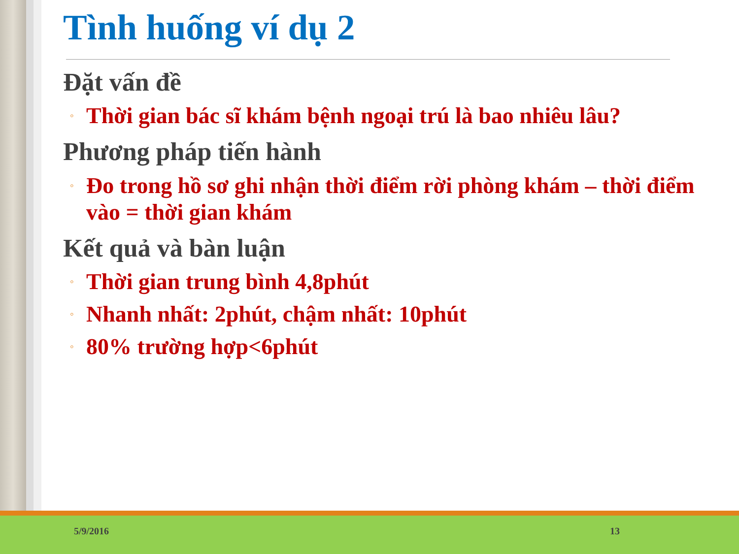Tình huống ví dụ 2
Đặt vấn đề
◦ Thời gian bác sĩ khám bệnh ngoại trú là bao nhiêu lâu?
Phương pháp tiến hành
◦ Đo trong hồ sơ ghi nhận thời điểm rời phòng khám – thời điểm vào = thời gian khám
Kết quả và bàn luận
◦ Thời gian trung bình 4,8phút
◦ Nhanh nhất: 2phút, chậm nhất: 10phút
◦ 80% trường hợp<6phút
5/9/2016 13